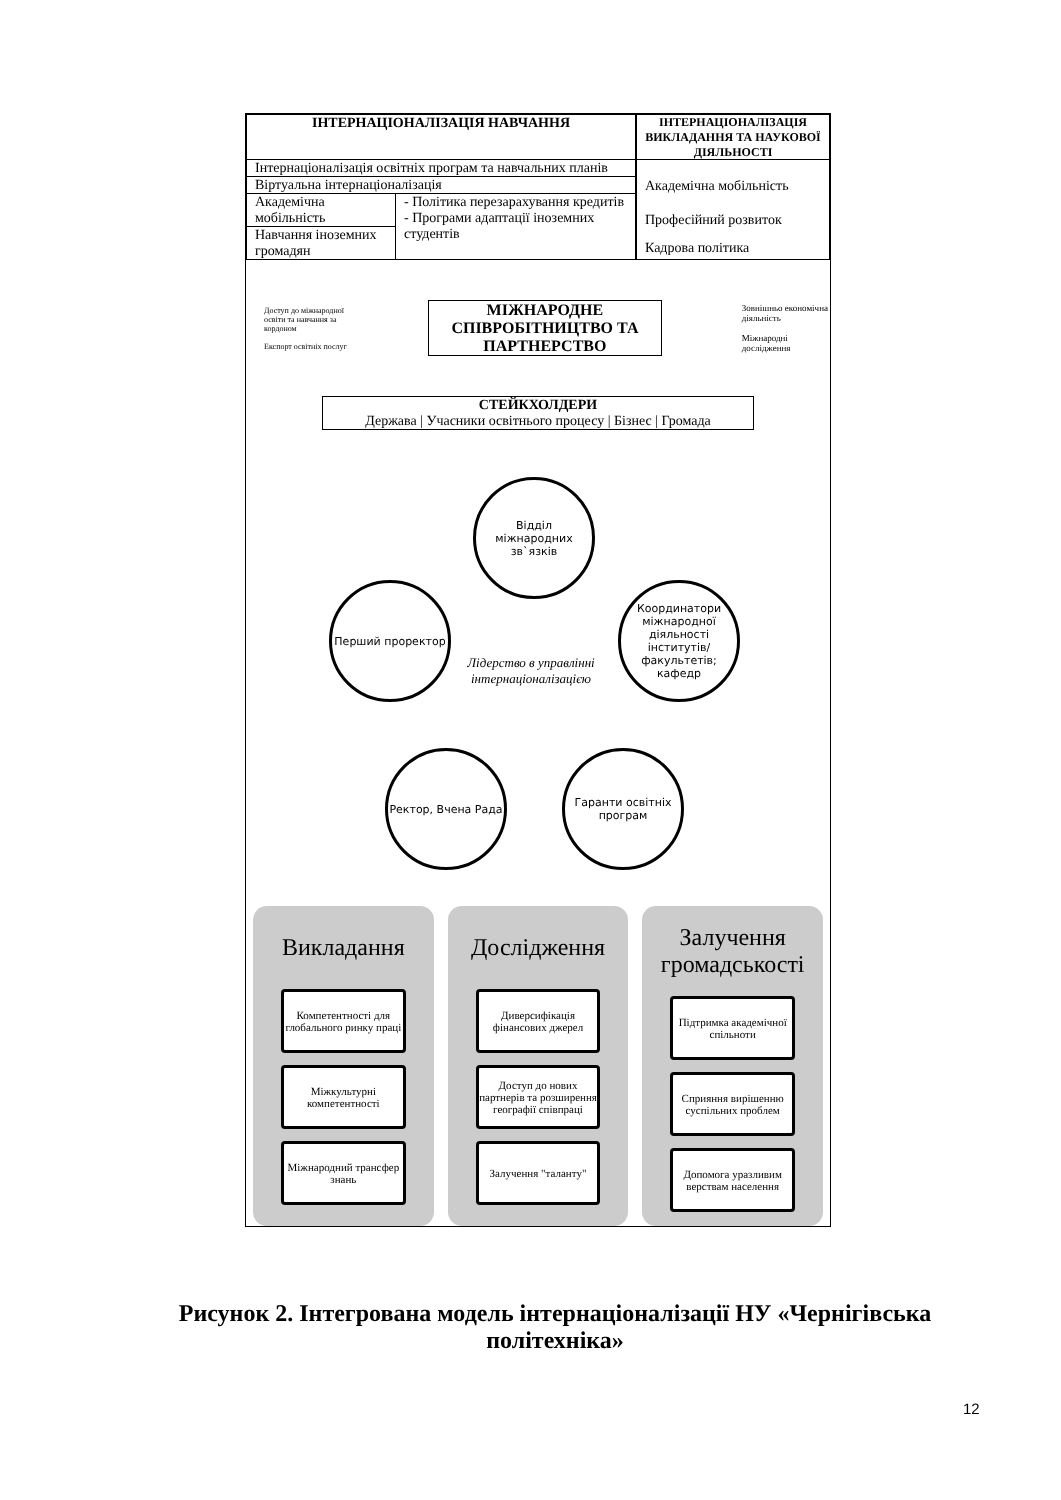ІНТЕРНАЦІОНАЛІЗАЦІЯ НАВЧАННЯ
Інтернаціоналізація освітніх програм та навчальних планів
Віртуальна інтернаціоналізація
Академічна мобільність
Навчання іноземних громадян
- Політика перезарахування кредитів
- Програми адаптації іноземних студентів
ІНТЕРНАЦІОНАЛІЗАЦІЯ ВИКЛАДАННЯ ТА НАУКОВОЇ ДІЯЛЬНОСТІ
Академічна мобільність
Професійний розвиток
Кадрова політика
Доступ до міжнародної освіти та навчання за кордоном
Експорт освітніх послуг
МІЖНАРОДНЕ СПІВРОБІТНИЦТВО ТА ПАРТНЕРСТВО
Зовнішньо економічна діяльність
Міжнародні дослідження
СТЕЙКХОЛДЕРИ
Держава | Учасники освітнього процесу | Бізнес | Громада
Відділ міжнародних зв`язків
Перший проректор
Координатори міжнародної діяльності інститутів/факультетів; кафедр
Лідерство в управлінні інтернаціоналізацією
Ректор, Вчена Рада
Гаранти освітніх програм
Викладання
Компетентності для глобального ринку праці
Міжкультурні компетентності
Міжнародний трансфер знань
Дослідження
Диверсифікація фінансових джерел
Доступ до нових партнерів та розширення географії співпраці
Залучення "таланту"
Залучення громадськості
Підтримка академічної спільноти
Сприяння вирішенню суспільних проблем
Допомога уразливим верствам населення
Рисунок 2. Інтегрована модель інтернаціоналізації НУ «Чернігівська політехніка»
12